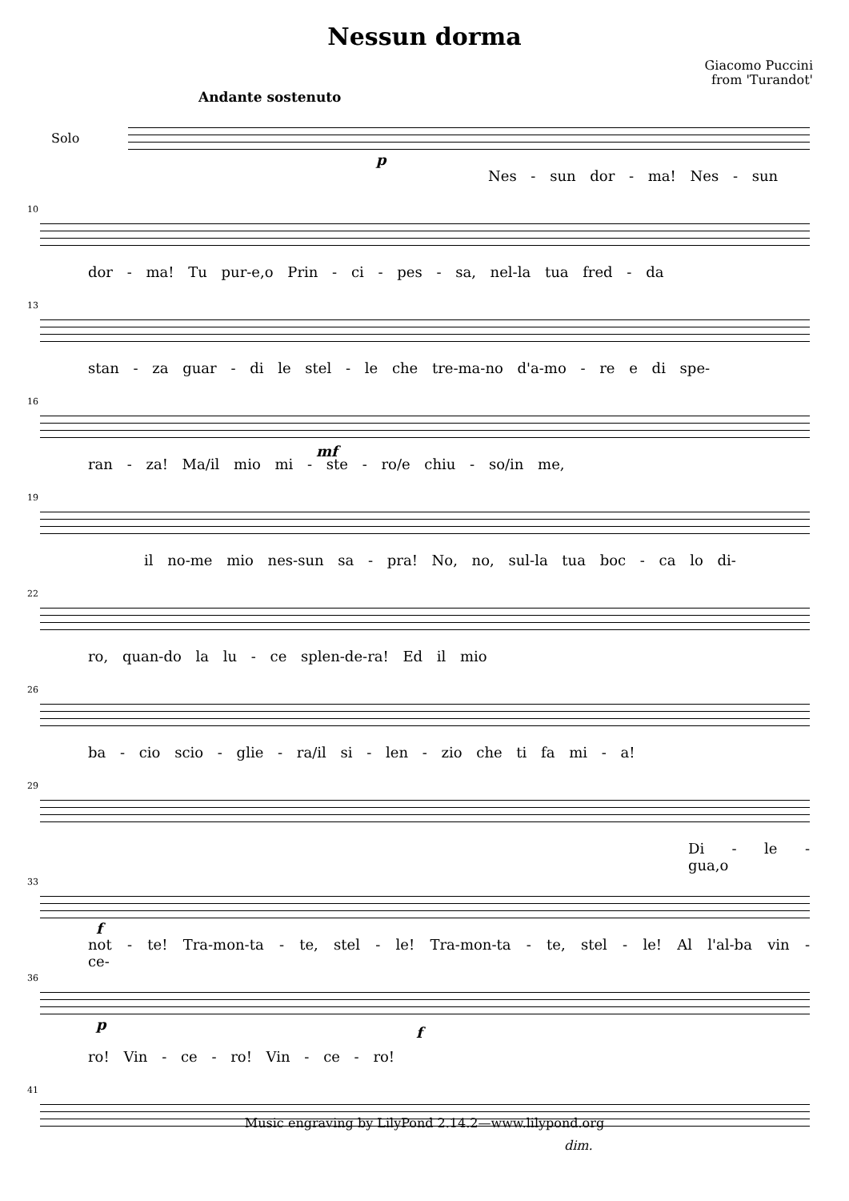Nessun dorma
Giacomo Puccini
from 'Turandot'
Andante sostenuto
Solo
p
Nes - sun dor - ma! Nes - sun
10
dor - ma! Tu pur-e,o Prin - ci - pes - sa, nel-la tua fred - da
13
stan - za guar - di le stel - le che tre-ma-no d'a-mo - re e di spe-
16
mf
ran - za! Ma/il mio mi - ste - ro/e chiu - so/in me,
19
il no-me mio nes-sun sa - pra! No, no, sul-la tua boc - ca lo di-
22
ro, quan-do la lu - ce splen-de-ra! Ed il mio
26
ba - cio scio - glie - ra/il si - len - zio che ti fa mi - a!
29
Di - le - gua,o
33
f
not - te! Tra-mon-ta - te, stel - le! Tra-mon-ta - te, stel - le! Al l'al-ba vin - ce-
36
p f
ro! Vin - ce - ro! Vin - ce - ro!
41
dim.
Music engraving by LilyPond 2.14.2—www.lilypond.org